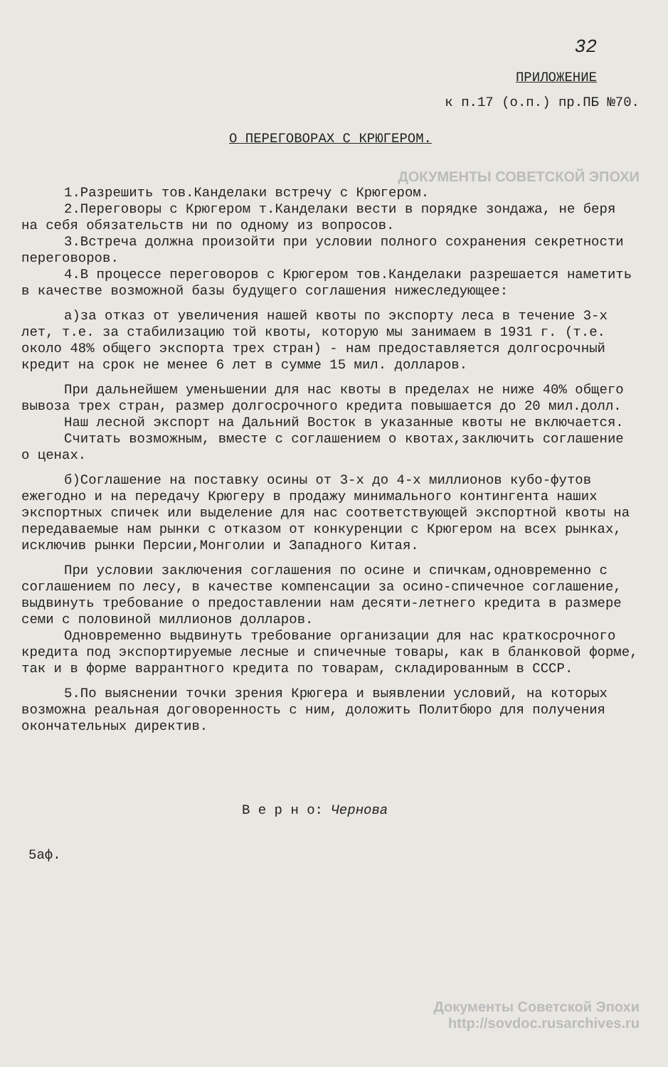32
ПРИЛОЖЕНИЕ
к п.17 (о.п.) пр.ПБ №70.
О ПЕРЕГОВОРАХ С КРЮГЕРОМ.
ДОКУМЕНТЫ СОВЕТСКОЙ ЭПОХИ
1.Разрешить тов.Канделаки встречу с Крюгером.
2.Переговоры с Крюгером т.Канделаки вести в порядке зондажа, не беря на себя обязательств ни по одному из вопросов.
3.Встреча должна произойти при условии полного сохранения секретности переговоров.
4.В процессе переговоров с Крюгером тов.Канделаки разрешается наметить в качестве возможной базы будущего соглашения нижеследующее:
а)за отказ от увеличения нашей квоты по экспорту леса в течение 3-х лет, т.е. за стабилизацию той квоты, которую мы занимаем в 1931 г. (т.е. около 48% общего экспорта трех стран) - нам предоставляется долгосрочный кредит на срок не менее 6 лет в сумме 15 мил. долларов.
При дальнейшем уменьшении для нас квоты в пределах не ниже 40% общего вывоза трех стран, размер долгосрочного кредита повышается до 20 мил.долл.
Наш лесной экспорт на Дальний Восток в указанные квоты не включается.
Считать возможным, вместе с соглашением о квотах,заключить соглашение о ценах.
б)Соглашение на поставку осины от 3-х до 4-х миллионов кубо-футов ежегодно и на передачу Крюгеру в продажу минимального контингента наших экспортных спичек или выделение для нас соответствующей экспортной квоты на передаваемые нам рынки с отказом от конкуренции с Крюгером на всех рынках, исключив рынки Персии,Монголии и Западного Китая.
При условии заключения соглашения по осине и спичкам,одновременно с соглашением по лесу, в качестве компенсации за осино-спичечное соглашение, выдвинуть требование о предоставлении нам десяти-летнего кредита в размере семи с половиной миллионов долларов.
Одновременно выдвинуть требование организации для нас краткосрочного кредита под экспортируемые лесные и спичечные товары, как в бланковой форме, так и в форме варрантного кредита по товарам, складированным в СССР.
5.По выяснении точки зрения Крюгера и выявлении условий, на которых возможна реальная договоренность с ним, доложить Политбюро для получения окончательных директив.
В е р н о: Черновa
5аф.
Документы Советской Эпохи
http://sovdoc.rusarchives.ru